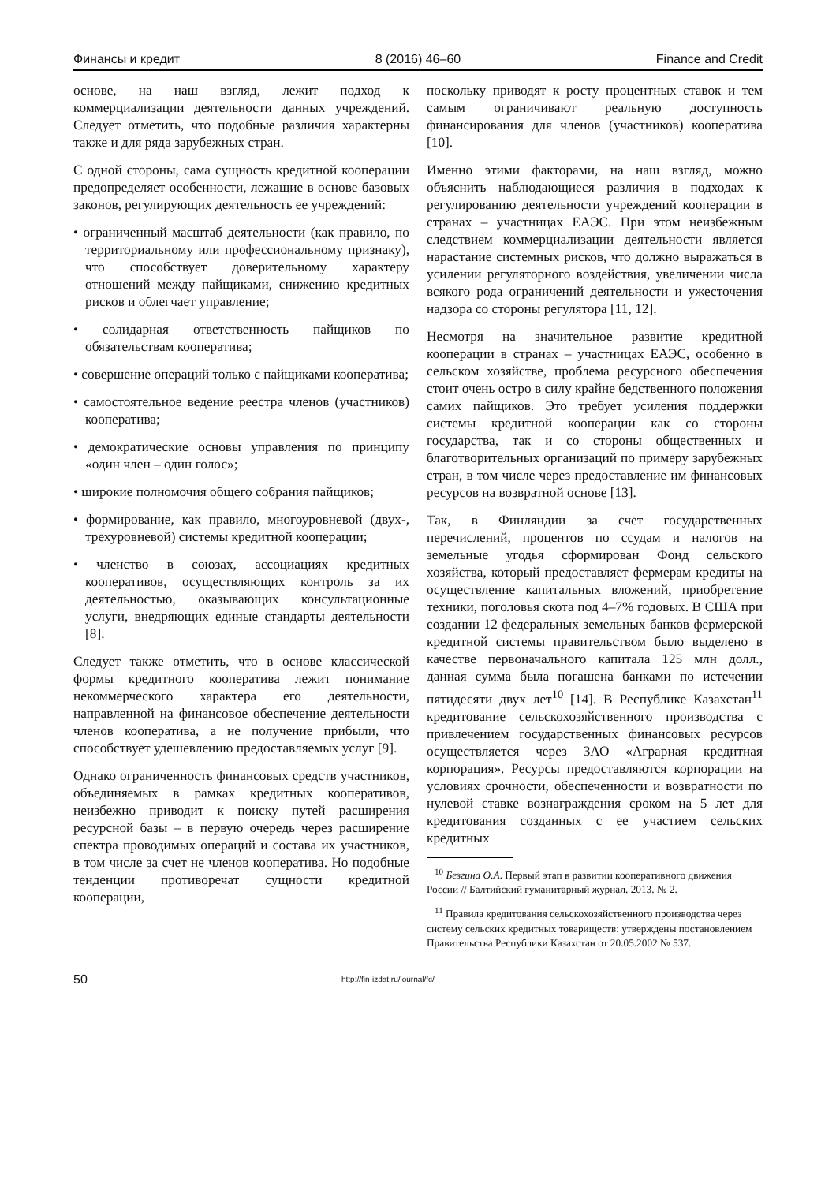Финансы и кредит 8 (2016) 46–60 Finance and Credit
основе, на наш взгляд, лежит подход к коммерциализации деятельности данных учреждений. Следует отметить, что подобные различия характерны также и для ряда зарубежных стран.
С одной стороны, сама сущность кредитной кооперации предопределяет особенности, лежащие в основе базовых законов, регулирующих деятельность ее учреждений:
• ограниченный масштаб деятельности (как правило, по территориальному или профессиональному признаку), что способствует доверительному характеру отношений между пайщиками, снижению кредитных рисков и облегчает управление;
• солидарная ответственность пайщиков по обязательствам кооператива;
• совершение операций только с пайщиками кооператива;
• самостоятельное ведение реестра членов (участников) кооператива;
• демократические основы управления по принципу «один член – один голос»;
• широкие полномочия общего собрания пайщиков;
• формирование, как правило, многоуровневой (двух-, трехуровневой) системы кредитной кооперации;
• членство в союзах, ассоциациях кредитных кооперативов, осуществляющих контроль за их деятельностью, оказывающих консультационные услуги, внедряющих единые стандарты деятельности [8].
Следует также отметить, что в основе классической формы кредитного кооператива лежит понимание некоммерческого характера его деятельности, направленной на финансовое обеспечение деятельности членов кооператива, а не получение прибыли, что способствует удешевлению предоставляемых услуг [9].
Однако ограниченность финансовых средств участников, объединяемых в рамках кредитных кооперативов, неизбежно приводит к поиску путей расширения ресурсной базы – в первую очередь через расширение спектра проводимых операций и состава их участников, в том числе за счет не членов кооператива. Но подобные тенденции противоречат сущности кредитной кооперации,
поскольку приводят к росту процентных ставок и тем самым ограничивают реальную доступность финансирования для членов (участников) кооператива [10].
Именно этими факторами, на наш взгляд, можно объяснить наблюдающиеся различия в подходах к регулированию деятельности учреждений кооперации в странах – участницах ЕАЭС. При этом неизбежным следствием коммерциализации деятельности является нарастание системных рисков, что должно выражаться в усилении регуляторного воздействия, увеличении числа всякого рода ограничений деятельности и ужесточения надзора со стороны регулятора [11, 12].
Несмотря на значительное развитие кредитной кооперации в странах – участницах ЕАЭС, особенно в сельском хозяйстве, проблема ресурсного обеспечения стоит очень остро в силу крайне бедственного положения самих пайщиков. Это требует усиления поддержки системы кредитной кооперации как со стороны государства, так и со стороны общественных и благотворительных организаций по примеру зарубежных стран, в том числе через предоставление им финансовых ресурсов на возвратной основе [13].
Так, в Финляндии за счет государственных перечислений, процентов по ссудам и налогов на земельные угодья сформирован Фонд сельского хозяйства, который предоставляет фермерам кредиты на осуществление капитальных вложений, приобретение техники, поголовья скота под 4–7% годовых. В США при создании 12 федеральных земельных банков фермерской кредитной системы правительством было выделено в качестве первоначального капитала 125 млн долл., данная сумма была погашена банками по истечении пятидесяти двух лет<sup>10</sup> [14]. В Республике Казахстан<sup>11</sup> кредитование сельскохозяйственного производства с привлечением государственных финансовых ресурсов осуществляется через ЗАО «Аграрная кредитная корпорация». Ресурсы предоставляются корпорации на условиях срочности, обеспеченности и возвратности по нулевой ставке вознаграждения сроком на 5 лет для кредитования созданных с ее участием сельских кредитных
<sup>10</sup> Безгина О.А. Первый этап в развитии кооперативного движения России // Балтийский гуманитарный журнал. 2013. № 2.
<sup>11</sup> Правила кредитования сельскохозяйственного производства через систему сельских кредитных товариществ: утверждены постановлением Правительства Республики Казахстан от 20.05.2002 № 537.
50 http://fin-izdat.ru/journal/fc/